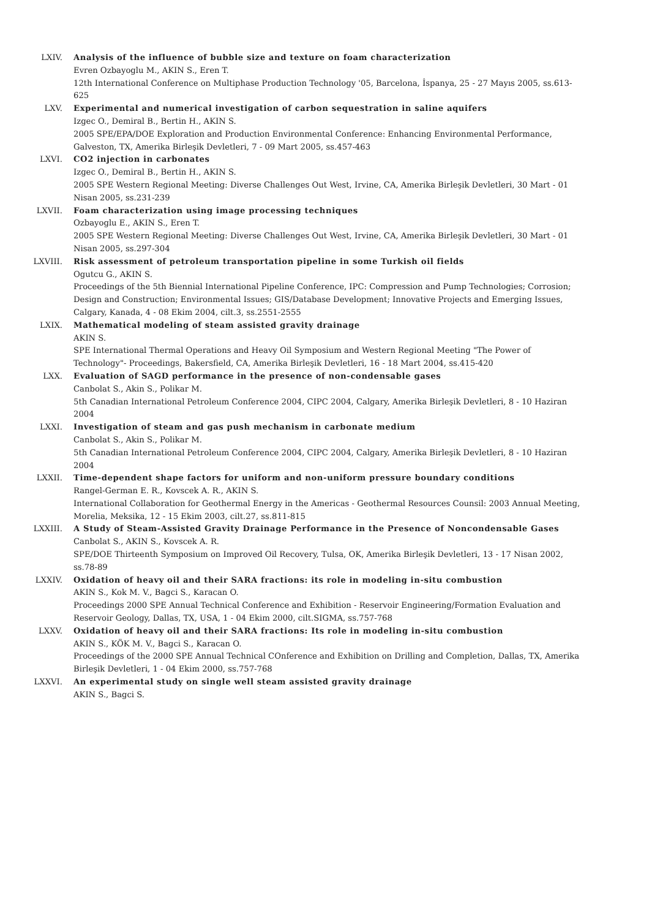LXIV. Analysis of the influence of bubble size and texture on foam characterization
Evren Ozbayoglu M., AKIN S., Eren T.
12th International Conference on Multiphase Production Technology '05, Barcelona, İspanya, 25 - 27 Mayıs 2005, ss.613-625
LXV. Experimental and numerical investigation of carbon sequestration in saline aquifers
Izgec O., Demiral B., Bertin H., AKIN S.
2005 SPE/EPA/DOE Exploration and Production Environmental Conference: Enhancing Environmental Performance, Galveston, TX, Amerika Birleşik Devletleri, 7 - 09 Mart 2005, ss.457-463
LXVI. CO2 injection in carbonates
Izgec O., Demiral B., Bertin H., AKIN S.
2005 SPE Western Regional Meeting: Diverse Challenges Out West, Irvine, CA, Amerika Birleşik Devletleri, 30 Mart - 01 Nisan 2005, ss.231-239
LXVII. Foam characterization using image processing techniques
Ozbayoglu E., AKIN S., Eren T.
2005 SPE Western Regional Meeting: Diverse Challenges Out West, Irvine, CA, Amerika Birleşik Devletleri, 30 Mart - 01 Nisan 2005, ss.297-304
LXVIII. Risk assessment of petroleum transportation pipeline in some Turkish oil fields
Ogutcu G., AKIN S.
Proceedings of the 5th Biennial International Pipeline Conference, IPC: Compression and Pump Technologies; Corrosion; Design and Construction; Environmental Issues; GIS/Database Development; Innovative Projects and Emerging Issues, Calgary, Kanada, 4 - 08 Ekim 2004, cilt.3, ss.2551-2555
LXIX. Mathematical modeling of steam assisted gravity drainage
AKIN S.
SPE International Thermal Operations and Heavy Oil Symposium and Western Regional Meeting "The Power of Technology"- Proceedings, Bakersfield, CA, Amerika Birleşik Devletleri, 16 - 18 Mart 2004, ss.415-420
LXX. Evaluation of SAGD performance in the presence of non-condensable gases
Canbolat S., Akin S., Polikar M.
5th Canadian International Petroleum Conference 2004, CIPC 2004, Calgary, Amerika Birleşik Devletleri, 8 - 10 Haziran 2004
LXXI. Investigation of steam and gas push mechanism in carbonate medium
Canbolat S., Akin S., Polikar M.
5th Canadian International Petroleum Conference 2004, CIPC 2004, Calgary, Amerika Birleşik Devletleri, 8 - 10 Haziran 2004
LXXII. Time-dependent shape factors for uniform and non-uniform pressure boundary conditions
Rangel-German E. R., Kovscek A. R., AKIN S.
International Collaboration for Geothermal Energy in the Americas - Geothermal Resources Counsil: 2003 Annual Meeting, Morelia, Meksika, 12 - 15 Ekim 2003, cilt.27, ss.811-815
LXXIII. A Study of Steam-Assisted Gravity Drainage Performance in the Presence of Noncondensable Gases
Canbolat S., AKIN S., Kovscek A. R.
SPE/DOE Thirteenth Symposium on Improved Oil Recovery, Tulsa, OK, Amerika Birleşik Devletleri, 13 - 17 Nisan 2002, ss.78-89
LXXIV. Oxidation of heavy oil and their SARA fractions: its role in modeling in-situ combustion
AKIN S., Kok M. V., Bagci S., Karacan O.
Proceedings 2000 SPE Annual Technical Conference and Exhibition - Reservoir Engineering/Formation Evaluation and Reservoir Geology, Dallas, TX, USA, 1 - 04 Ekim 2000, cilt.SIGMA, ss.757-768
LXXV. Oxidation of heavy oil and their SARA fractions: Its role in modeling in-situ combustion
AKIN S., KÖK M. V., Bagci S., Karacan O.
Proceedings of the 2000 SPE Annual Technical COnference and Exhibition on Drilling and Completion, Dallas, TX, Amerika Birleşik Devletleri, 1 - 04 Ekim 2000, ss.757-768
LXXVI. An experimental study on single well steam assisted gravity drainage
AKIN S., Bagci S.